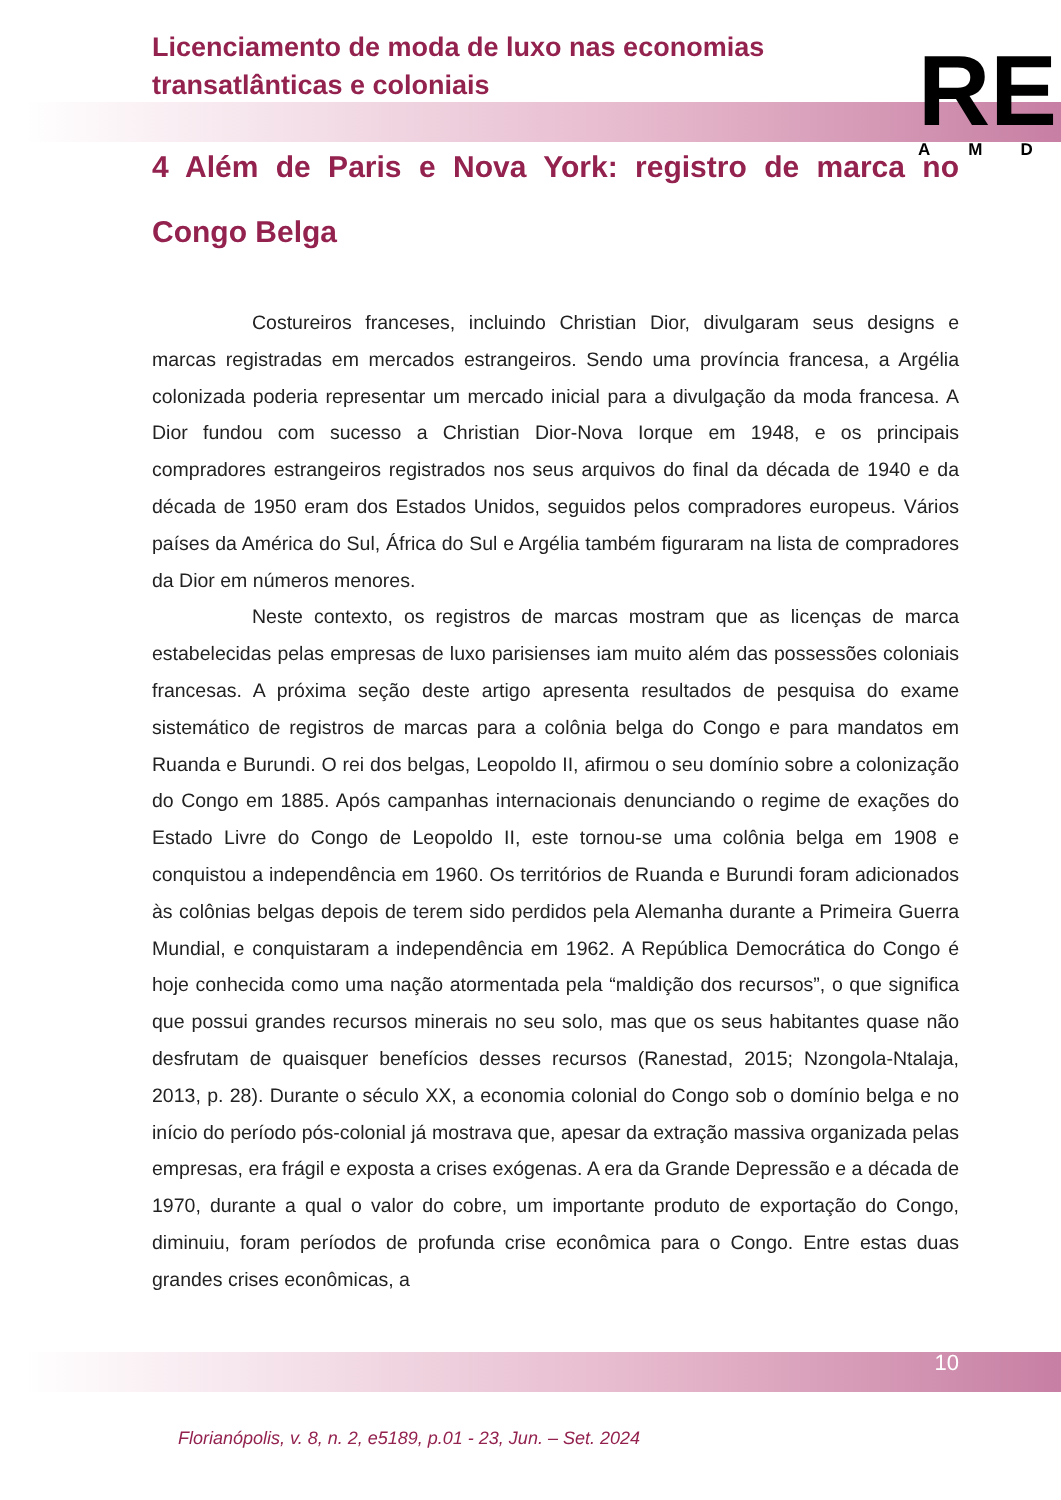Licenciamento de moda de luxo nas economias transatlânticas e coloniais
RE
AMD
4 Além de Paris e Nova York: registro de marca no Congo Belga
Costureiros franceses, incluindo Christian Dior, divulgaram seus designs e marcas registradas em mercados estrangeiros. Sendo uma província francesa, a Argélia colonizada poderia representar um mercado inicial para a divulgação da moda francesa. A Dior fundou com sucesso a Christian Dior-Nova Iorque em 1948, e os principais compradores estrangeiros registrados nos seus arquivos do final da década de 1940 e da década de 1950 eram dos Estados Unidos, seguidos pelos compradores europeus. Vários países da América do Sul, África do Sul e Argélia também figuraram na lista de compradores da Dior em números menores.
Neste contexto, os registros de marcas mostram que as licenças de marca estabelecidas pelas empresas de luxo parisienses iam muito além das possessões coloniais francesas. A próxima seção deste artigo apresenta resultados de pesquisa do exame sistemático de registros de marcas para a colônia belga do Congo e para mandatos em Ruanda e Burundi. O rei dos belgas, Leopoldo II, afirmou o seu domínio sobre a colonização do Congo em 1885. Após campanhas internacionais denunciando o regime de exações do Estado Livre do Congo de Leopoldo II, este tornou-se uma colônia belga em 1908 e conquistou a independência em 1960. Os territórios de Ruanda e Burundi foram adicionados às colônias belgas depois de terem sido perdidos pela Alemanha durante a Primeira Guerra Mundial, e conquistaram a independência em 1962. A República Democrática do Congo é hoje conhecida como uma nação atormentada pela “maldição dos recursos”, o que significa que possui grandes recursos minerais no seu solo, mas que os seus habitantes quase não desfrutam de quaisquer benefícios desses recursos (Ranestad, 2015; Nzongola-Ntalaja, 2013, p. 28). Durante o século XX, a economia colonial do Congo sob o domínio belga e no início do período pós-colonial já mostrava que, apesar da extração massiva organizada pelas empresas, era frágil e exposta a crises exógenas. A era da Grande Depressão e a década de 1970, durante a qual o valor do cobre, um importante produto de exportação do Congo, diminuiu, foram períodos de profunda crise econômica para o Congo. Entre estas duas grandes crises econômicas, a
10
Florianópolis, v. 8, n. 2, e5189, p.01 - 23, Jun. – Set. 2024